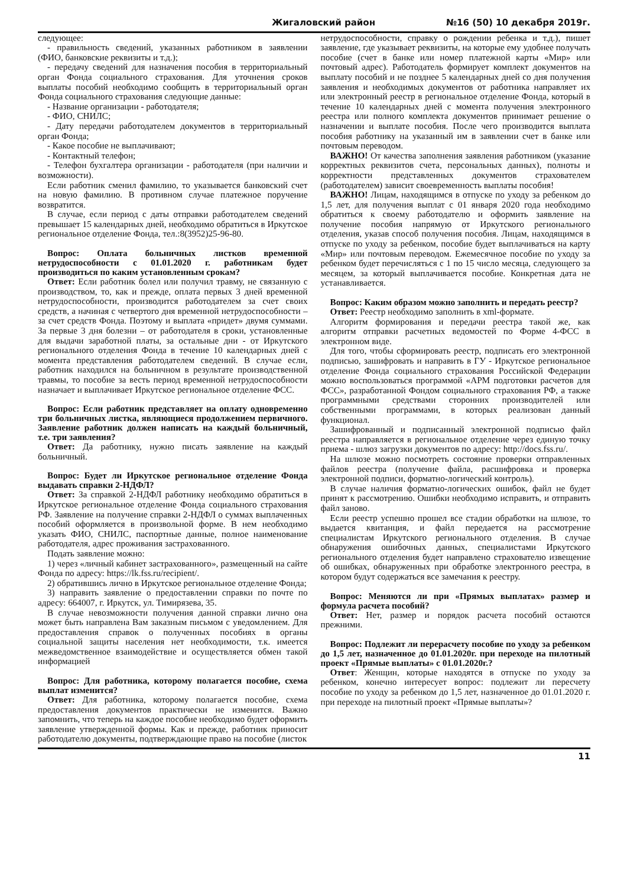Жигаловский район №16 (50) 10 декабря 2019г.
следующее:
- правильность сведений, указанных работником в заявлении (ФИО, банковские реквизиты и т.д.);
- передачу сведений для назначения пособия в территориальный орган Фонда социального страхования. Для уточнения сроков выплаты пособий необходимо сообщить в территориальный орган Фонда социального страхования следующие данные:
- Название организации - работодателя;
- ФИО, СНИЛС;
- Дату передачи работодателем документов в территориальный орган Фонда;
- Какое пособие не выплачивают;
- Контактный телефон;
- Телефон бухгалтера организации - работодателя (при наличии и возможности).
Если работник сменил фамилию, то указывается банковский счет на новую фамилию. В противном случае платежное поручение возвратится.
В случае, если период с даты отправки работодателем сведений превышает 15 календарных дней, необходимо обратиться в Иркутское региональное отделение Фонда, тел.:8(3952)25-96-80.
Вопрос: Оплата больничных листков временной нетрудоспособности с 01.01.2020 г. работникам будет производиться по каким установленным срокам?
Ответ: Если работник болел или получил травму, не связанную с производством, то, как и прежде, оплата первых 3 дней временной нетрудоспособности, производится работодателем за счет своих средств, а начиная с четвертого дня временной нетрудоспособности – за счет средств Фонда. Поэтому и выплата «придет» двумя суммами. За первые 3 дня болезни – от работодателя в сроки, установленные для выдачи заработной платы, за остальные дни - от Иркутского регионального отделения Фонда в течение 10 календарных дней с момента представления работодателем сведений. В случае если, работник находился на больничном в результате производственной травмы, то пособие за весть период временной нетрудоспособности назначает и выплачивает Иркутское региональное отделение ФСС.
Вопрос: Если работник представляет на оплату одновременно три больничных листка, являющиеся продолжением первичного. Заявление работник должен написать на каждый больничный, т.е. три заявления?
Ответ: Да работнику, нужно писать заявление на каждый больничный.
Вопрос: Будет ли Иркутское региональное отделение Фонда выдавать справки 2-НДФЛ?
Ответ: За справкой 2-НДФЛ работнику необходимо обратиться в Иркутское региональное отделение Фонда социального страхования РФ. Заявление на получение справки 2-НДФЛ о суммах выплаченных пособий оформляется в произвольной форме. В нем необходимо указать ФИО, СНИЛС, паспортные данные, полное наименование работодателя, адрес проживания застрахованного.
Подать заявление можно:
1) через «личный кабинет застрахованного», размещенный на сайте Фонда по адресу: https://lk.fss.ru/recipient/.
2) обратившись лично в Иркутское региональное отделение Фонда;
3) направить заявление о предоставлении справки по почте по адресу: 664007, г. Иркутск, ул. Тимирязева, 35.
В случае невозможности получения данной справки лично она может быть направлена Вам заказным письмом с уведомлением. Для предоставления справок о полученных пособиях в органы социальной защиты населения нет необходимости, т.к. имеется межведомственное взаимодействие и осуществляется обмен такой информацией
Вопрос: Для работника, которому полагается пособие, схема выплат изменится?
Ответ: Для работника, которому полагается пособие, схема предоставления документов практически не изменится. Важно запомнить, что теперь на каждое пособие необходимо будет оформить заявление утвержденной формы. Как и прежде, работник приносит работодателю документы, подтверждающие право на пособие (листок
нетрудоспособности, справку о рождении ребенка и т.д.), пишет заявление, где указывает реквизиты, на которые ему удобнее получать пособие (счет в банке или номер платежной карты «Мир» или почтовый адрес). Работодатель формирует комплект документов на выплату пособий и не позднее 5 календарных дней со дня получения заявления и необходимых документов от работника направляет их или электронный реестр в региональное отделение Фонда, который в течение 10 календарных дней с момента получения электронного реестра или полного комплекта документов принимает решение о назначении и выплате пособия. После чего производится выплата пособия работнику на указанный им в заявлении счет в банке или почтовым переводом.
ВАЖНО! От качества заполнения заявления работником (указание корректных реквизитов счета, персональных данных), полноты и корректности представленных документов страхователем (работодателем) зависит своевременность выплаты пособия!
ВАЖНО! Лицам, находящимся в отпуске по уходу за ребенком до 1,5 лет, для получения выплат с 01 января 2020 года необходимо обратиться к своему работодателю и оформить заявление на получение пособия напрямую от Иркутского регионального отделения, указав способ получения пособия. Лицам, находящимся в отпуске по уходу за ребенком, пособие будет выплачиваться на карту «Мир» или почтовым переводом. Ежемесячное пособие по уходу за ребенком будет перечисляться с 1 по 15 число месяца, следующего за месяцем, за который выплачивается пособие. Конкретная дата не устанавливается.
Вопрос: Каким образом можно заполнить и передать реестр?
Ответ: Реестр необходимо заполнить в xml-формате.
Алгоритм формирования и передачи реестра такой же, как алгоритм отправки расчетных ведомостей по Форме 4-ФСС в электронном виде.
Для того, чтобы сформировать реестр, подписать его электронной подписью, зашифровать и направить в ГУ - Иркутское региональное отделение Фонда социального страхования Российской Федерации можно воспользоваться программой «АРМ подготовки расчетов для ФСС», разработанной Фондом социального страхования РФ, а также программными средствами сторонних производителей или собственными программами, в которых реализован данный функционал.
Зашифрованный и подписанный электронной подписью файл реестра направляется в региональное отделение через единую точку приема - шлюз загрузки документов по адресу: http://docs.fss.ru/.
На шлюзе можно посмотреть состояние проверки отправленных файлов реестра (получение файла, расшифровка и проверка электронной подписи, форматно-логический контроль).
В случае наличия форматно-логических ошибок, файл не будет принят к рассмотрению. Ошибки необходимо исправить, и отправить файл заново.
Если реестр успешно прошел все стадии обработки на шлюзе, то выдается квитанция, и файл передается на рассмотрение специалистам Иркутского регионального отделения. В случае обнаружения ошибочных данных, специалистами Иркутского регионального отделения будет направлено страхователю извещение об ошибках, обнаруженных при обработке электронного реестра, в котором будут содержаться все замечания к реестру.
Вопрос: Меняются ли при «Прямых выплатах» размер и формула расчета пособий?
Ответ: Нет, размер и порядок расчета пособий остаются прежними.
Вопрос: Подлежит ли перерасчету пособие по уходу за ребенком до 1,5 лет, назначенное до 01.01.2020г. при переходе на пилотный проект «Прямые выплаты» с 01.01.2020г.?
Ответ: Женщин, которые находятся в отпуске по уходу за ребенком, конечно интересует вопрос: подлежит ли пересчету пособие по уходу за ребенком до 1,5 лет, назначенное до 01.01.2020 г. при переходе на пилотный проект «Прямые выплаты»?
11